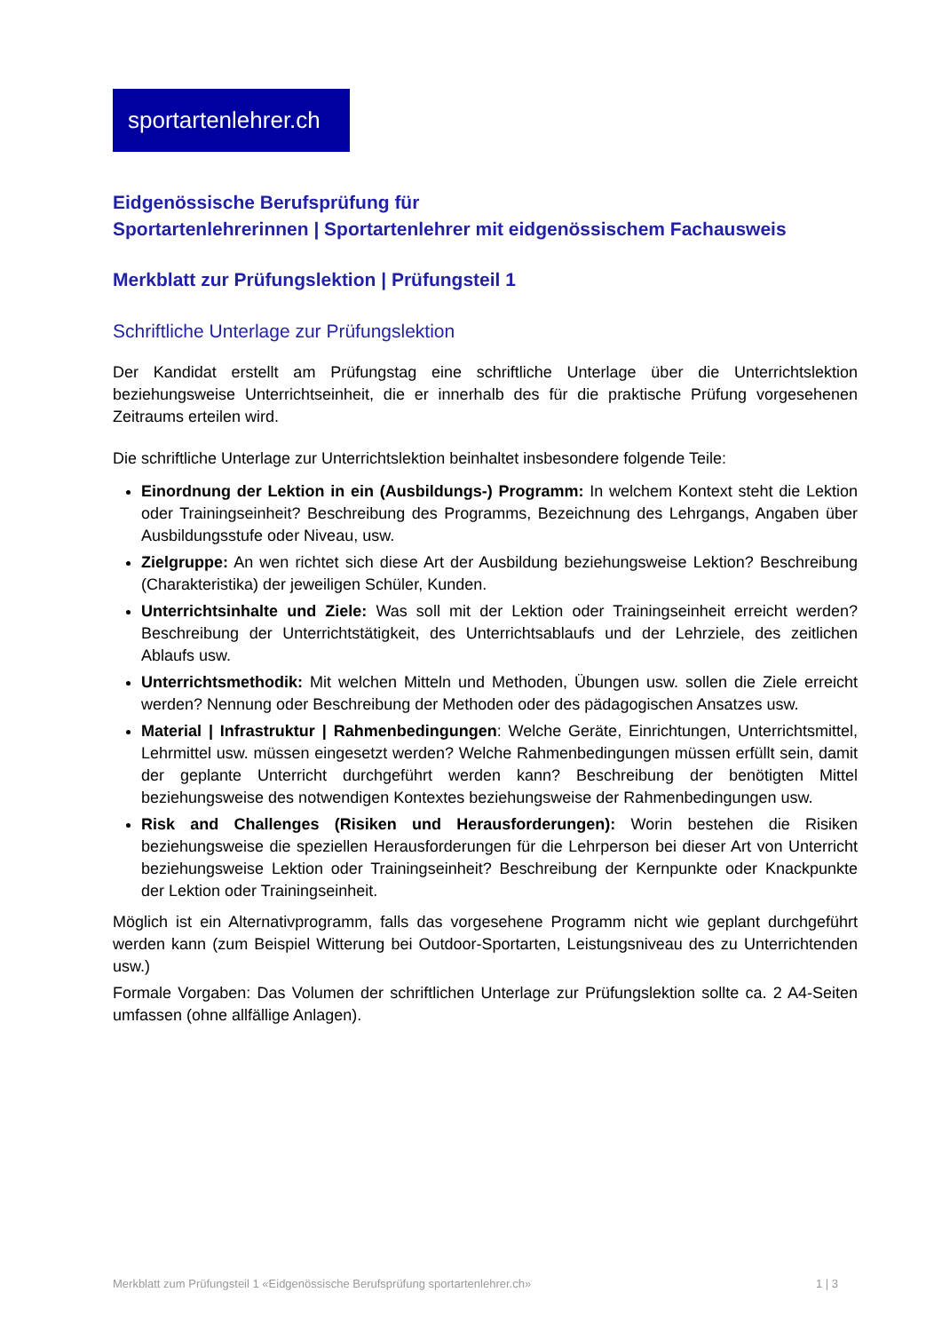sportartenlehrer.ch
Eidgenössische Berufsprüfung für
Sportartenlehrerinnen | Sportartenlehrer mit eidgenössischem Fachausweis
Merkblatt zur Prüfungslektion | Prüfungsteil 1
Schriftliche Unterlage zur Prüfungslektion
Der Kandidat erstellt am Prüfungstag eine schriftliche Unterlage über die Unterrichtslektion beziehungsweise Unterrichtseinheit, die er innerhalb des für die praktische Prüfung vorgesehenen Zeitraums erteilen wird.
Die schriftliche Unterlage zur Unterrichtslektion beinhaltet insbesondere folgende Teile:
Einordnung der Lektion in ein (Ausbildungs-) Programm: In welchem Kontext steht die Lektion oder Trainingseinheit? Beschreibung des Programms, Bezeichnung des Lehrgangs, Angaben über Ausbildungsstufe oder Niveau, usw.
Zielgruppe: An wen richtet sich diese Art der Ausbildung beziehungsweise Lektion? Beschreibung (Charakteristika) der jeweiligen Schüler, Kunden.
Unterrichtsinhalte und Ziele: Was soll mit der Lektion oder Trainingseinheit erreicht werden? Beschreibung der Unterrichtstätigkeit, des Unterrichtsablaufs und der Lehrziele, des zeitlichen Ablaufs usw.
Unterrichtsmethodik: Mit welchen Mitteln und Methoden, Übungen usw. sollen die Ziele erreicht werden? Nennung oder Beschreibung der Methoden oder des pädagogischen Ansatzes usw.
Material | Infrastruktur | Rahmenbedingungen: Welche Geräte, Einrichtungen, Unterrichtsmittel, Lehrmittel usw. müssen eingesetzt werden? Welche Rahmenbedingungen müssen erfüllt sein, damit der geplante Unterricht durchgeführt werden kann? Beschreibung der benötigten Mittel beziehungsweise des notwendigen Kontextes beziehungsweise der Rahmenbedingungen usw.
Risk and Challenges (Risiken und Herausforderungen): Worin bestehen die Risiken beziehungsweise die speziellen Herausforderungen für die Lehrperson bei dieser Art von Unterricht beziehungsweise Lektion oder Trainingseinheit? Beschreibung der Kernpunkte oder Knackpunkte der Lektion oder Trainingseinheit.
Möglich ist ein Alternativprogramm, falls das vorgesehene Programm nicht wie geplant durchgeführt werden kann (zum Beispiel Witterung bei Outdoor-Sportarten, Leistungsniveau des zu Unterrichtenden usw.)
Formale Vorgaben: Das Volumen der schriftlichen Unterlage zur Prüfungslektion sollte ca. 2 A4-Seiten umfassen (ohne allfällige Anlagen).
Merkblatt zum Prüfungsteil 1 «Eidgenössische Berufsprüfung sportartenlehrer.ch» 1 | 3